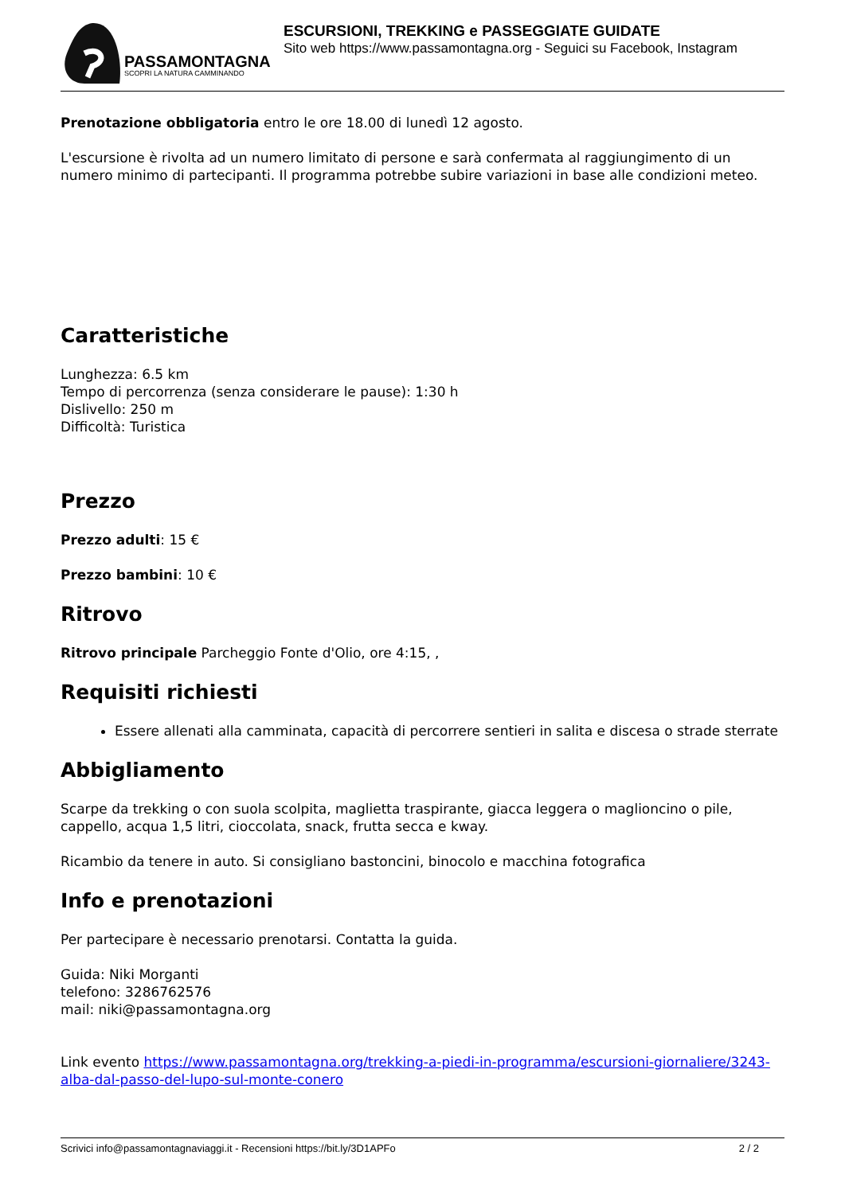PASSAMONTAGNA
SCOPRI LA NATURA CAMMINANDO
ESCURSIONI, TREKKING e PASSEGGIATE GUIDATE
Sito web https://www.passamontagna.org - Seguici su Facebook, Instagram
Prenotazione obbligatoria entro le ore 18.00 di lunedì 12 agosto.
L'escursione è rivolta ad un numero limitato di persone e sarà confermata al raggiungimento di un numero minimo di partecipanti. Il programma potrebbe subire variazioni in base alle condizioni meteo.
Caratteristiche
Lunghezza: 6.5 km
Tempo di percorrenza (senza considerare le pause): 1:30 h
Dislivello: 250 m
Difficoltà: Turistica
Prezzo
Prezzo adulti: 15 €
Prezzo bambini: 10 €
Ritrovo
Ritrovo principale Parcheggio Fonte d'Olio, ore 4:15, ,
Requisiti richiesti
Essere allenati alla camminata, capacità di percorrere sentieri in salita e discesa o strade sterrate
Abbigliamento
Scarpe da trekking o con suola scolpita, maglietta traspirante, giacca leggera o maglioncino o pile, cappello, acqua 1,5 litri, cioccolata, snack, frutta secca e kway.
Ricambio da tenere in auto. Si consigliano bastoncini, binocolo e macchina fotografica
Info e prenotazioni
Per partecipare è necessario prenotarsi. Contatta la guida.
Guida: Niki Morganti
telefono: 3286762576
mail: niki@passamontagna.org
Link evento https://www.passamontagna.org/trekking-a-piedi-in-programma/escursioni-giornaliere/3243-alba-dal-passo-del-lupo-sul-monte-conero
Scrivici info@passamontagnaviaggi.it - Recensioni https://bit.ly/3D1APFo 2 / 2